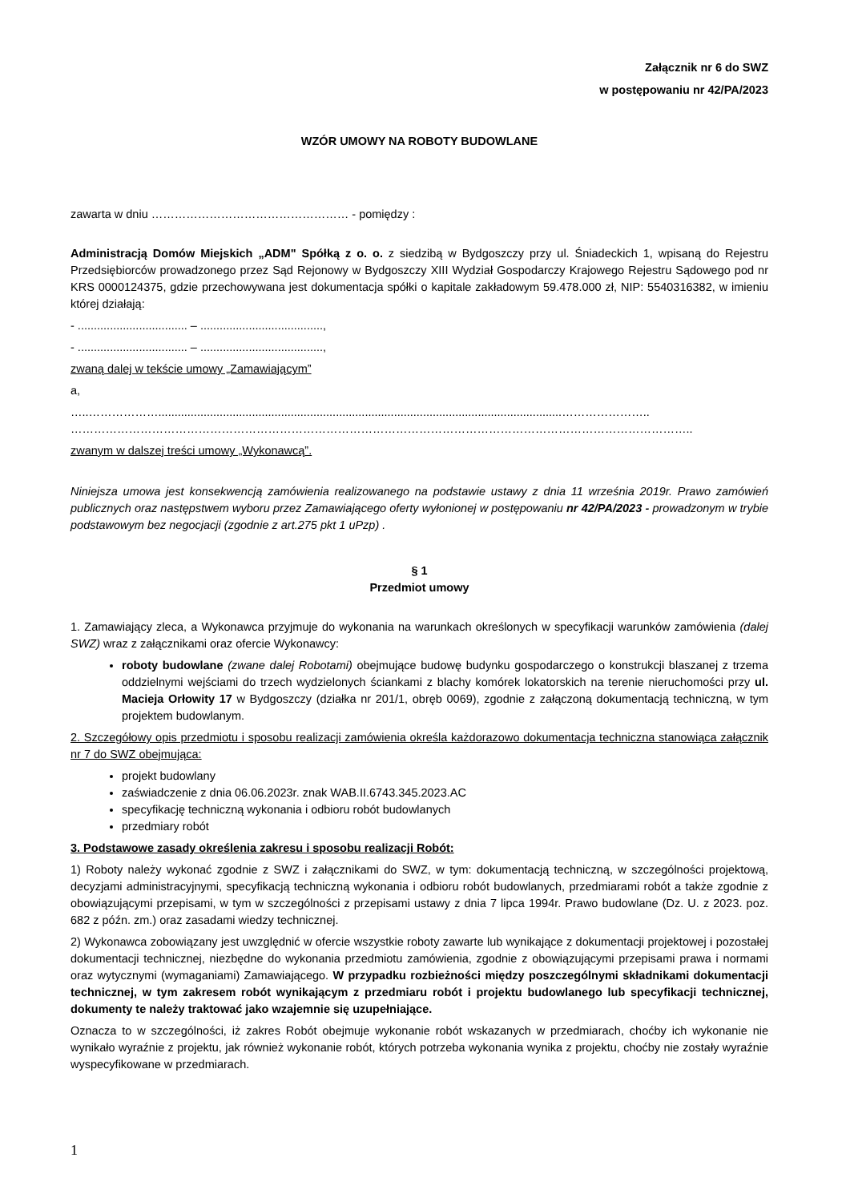Załącznik nr 6 do SWZ
w postępowaniu nr 42/PA/2023
WZÓR UMOWY NA ROBOTY BUDOWLANE
zawarta w dniu …………………………………………… - pomiędzy :
Administracją Domów Miejskich „ADM" Spółką z o. o. z siedzibą w Bydgoszczy przy ul. Śniadeckich 1, wpisaną do Rejestru Przedsiębiorców prowadzonego przez Sąd Rejonowy w Bydgoszczy XIII Wydział Gospodarczy Krajowego Rejestru Sądowego pod nr KRS 0000124375, gdzie przechowywana jest dokumentacja spółki o kapitale zakładowym 59.478.000 zł, NIP: 5540316382, w imieniu której działają:
- .................................. – ......................................,
- .................................. – ......................................,
zwaną dalej w tekście umowy „Zamawiającym”
a,
…..……………….............................................................................................................................…………………..
……………………………………………………………………………………………………………………………………………..
zwanym w dalszej treści umowy „Wykonawcą”.
Niniejsza umowa jest konsekwencją zamówienia realizowanego na podstawie ustawy z dnia 11 września 2019r. Prawo zamówień publicznych oraz następstwem wyboru przez Zamawiającego oferty wyłonionej w postępowaniu nr 42/PA/2023 - prowadzonym w trybie podstawowym bez negocjacji (zgodnie z art.275 pkt 1 uPzp) .
§ 1
Przedmiot umowy
1. Zamawiający zleca, a Wykonawca przyjmuje do wykonania na warunkach określonych w specyfikacji warunków zamówienia (dalej SWZ) wraz z załącznikami oraz ofercie Wykonawcy:
roboty budowlane (zwane dalej Robotami) obejmujące budowę budynku gospodarczego o konstrukcji blaszanej z trzema oddzielnymi wejściami do trzech wydzielonych ściankami z blachy komórek lokatorskich na terenie nieruchomości przy ul. Macieja Orłowity 17 w Bydgoszczy (działka nr 201/1, obręb 0069), zgodnie z załączoną dokumentacją techniczną, w tym projektem budowlanym.
2. Szczegółowy opis przedmiotu i sposobu realizacji zamówienia określa każdorazowo dokumentacja techniczna stanowiąca załącznik nr 7 do SWZ obejmująca:
projekt budowlany
zaświadczenie z dnia 06.06.2023r. znak WAB.II.6743.345.2023.AC
specyfikację techniczną wykonania i odbioru robót budowlanych
przedmiary robót
3. Podstawowe zasady określenia zakresu i sposobu realizacji Robót:
1) Roboty należy wykonać zgodnie z SWZ i załącznikami do SWZ, w tym: dokumentacją techniczną, w szczególności projektową, decyzjami administracyjnymi, specyfikacją techniczną wykonania i odbioru robót budowlanych, przedmiarami robót a także zgodnie z obowiązującymi przepisami, w tym w szczególności z przepisami ustawy z dnia 7 lipca 1994r. Prawo budowlane (Dz. U. z 2023. poz. 682 z późn. zm.) oraz zasadami wiedzy technicznej.
2) Wykonawca zobowiązany jest uwzględnić w ofercie wszystkie roboty zawarte lub wynikające z dokumentacji projektowej i pozostałej dokumentacji technicznej, niezbędne do wykonania przedmiotu zamówienia, zgodnie z obowiązującymi przepisami prawa i normami oraz wytycznymi (wymaganiami) Zamawiającego. W przypadku rozbieżności między poszczególnymi składnikami dokumentacji technicznej, w tym zakresem robót wynikającym z przedmiaru robót i projektu budowlanego lub specyfikacji technicznej, dokumenty te należy traktować jako wzajemnie się uzupełniające.
Oznacza to w szczególności, iż zakres Robót obejmuje wykonanie robót wskazanych w przedmiarach, choćby ich wykonanie nie wynikało wyraźnie z projektu, jak również wykonanie robót, których potrzeba wykonania wynika z projektu, choćby nie zostały wyraźnie wyspecyfikowane w przedmiarach.
1